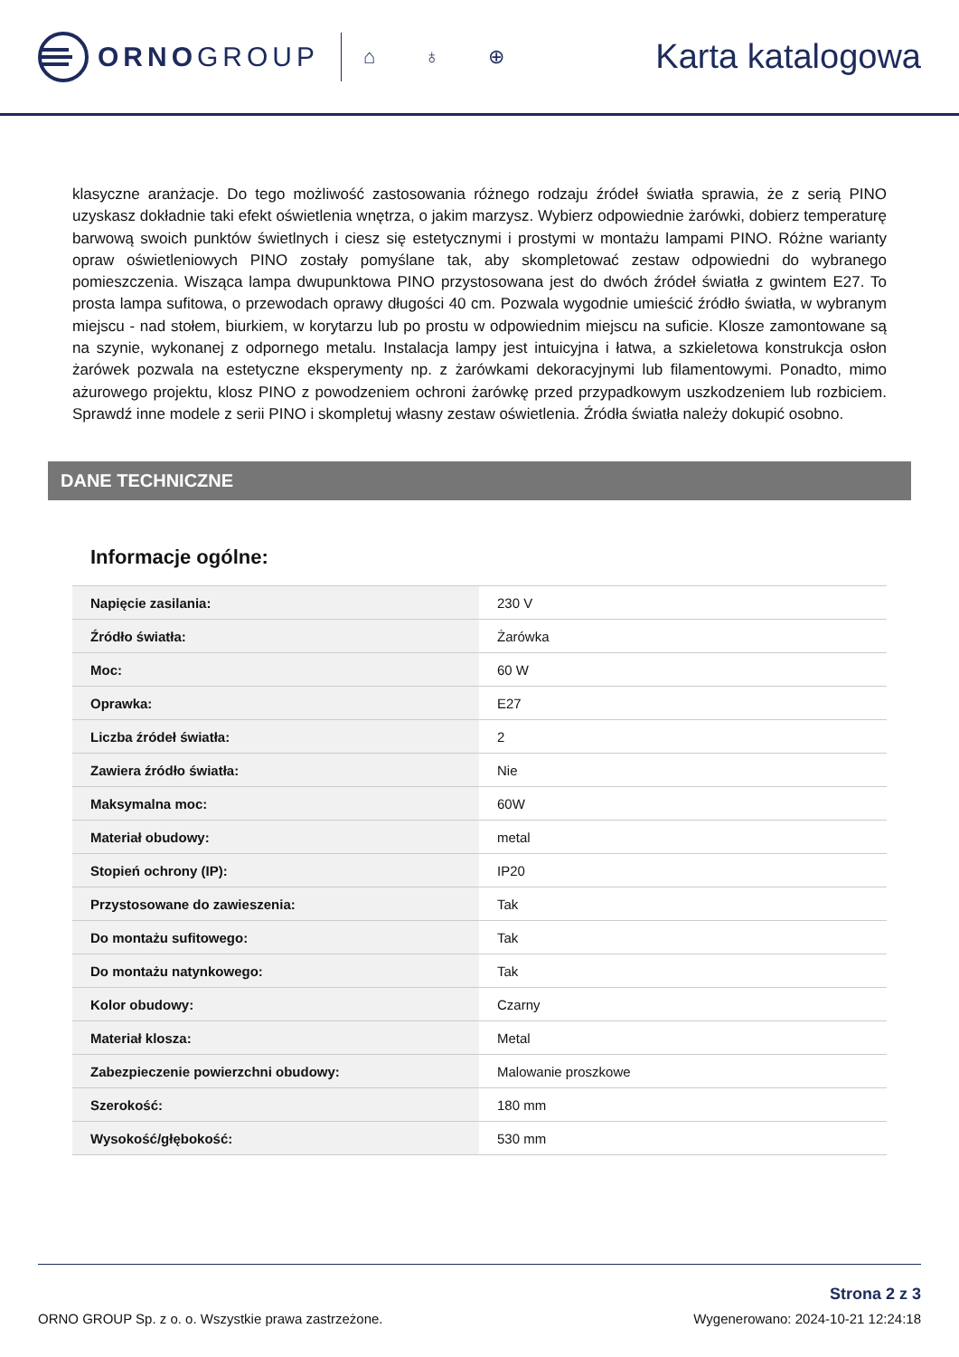ORNOGROUP
⌂ ♁ ⊕ Karta katalogowa
klasyczne aranżacje. Do tego możliwość zastosowania różnego rodzaju źródeł światła sprawia, że z serią PINO uzyskasz dokładnie taki efekt oświetlenia wnętrza, o jakim marzysz. Wybierz odpowiednie żarówki, dobierz temperaturę barwową swoich punktów świetlnych i ciesz się estetycznymi i prostymi w montażu lampami PINO. Różne warianty opraw oświetleniowych PINO zostały pomyślane tak, aby skompletować zestaw odpowiedni do wybranego pomieszczenia. Wisząca lampa dwupunktowa PINO przystosowana jest do dwóch źródeł światła z gwintem E27. To prosta lampa sufitowa, o przewodach oprawy długości 40 cm. Pozwala wygodnie umieścić źródło światła, w wybranym miejscu - nad stołem, biurkiem, w korytarzu lub po prostu w odpowiednim miejscu na suficie. Klosze zamontowane są na szynie, wykonanej z odpornego metalu. Instalacja lampy jest intuicyjna i łatwa, a szkieletowa konstrukcja osłon żarówek pozwala na estetyczne eksperymenty np. z żarówkami dekoracyjnymi lub filamentowymi. Ponadto, mimo ażurowego projektu, klosz PINO z powodzeniem ochroni żarówkę przed przypadkowym uszkodzeniem lub rozbiciem. Sprawdź inne modele z serii PINO i skompletuj własny zestaw oświetlenia. Źródła światła należy dokupić osobno.
DANE TECHNICZNE
Informacje ogólne:
| Napięcie zasilania: | 230 V |
| Źródło światła: | Żarówka |
| Moc: | 60 W |
| Oprawka: | E27 |
| Liczba źródeł światła: | 2 |
| Zawiera źródło światła: | Nie |
| Maksymalna moc: | 60W |
| Materiał obudowy: | metal |
| Stopień ochrony (IP): | IP20 |
| Przystosowane do zawieszenia: | Tak |
| Do montażu sufitowego: | Tak |
| Do montażu natynkowego: | Tak |
| Kolor obudowy: | Czarny |
| Materiał klosza: | Metal |
| Zabezpieczenie powierzchni obudowy: | Malowanie proszkowe |
| Szerokość: | 180 mm |
| Wysokość/głębokość: | 530 mm |
ORNO GROUP Sp. z o. o. Wszystkie prawa zastrzeżone.
Strona 2 z 3
Wygenerowano: 2024-10-21 12:24:18